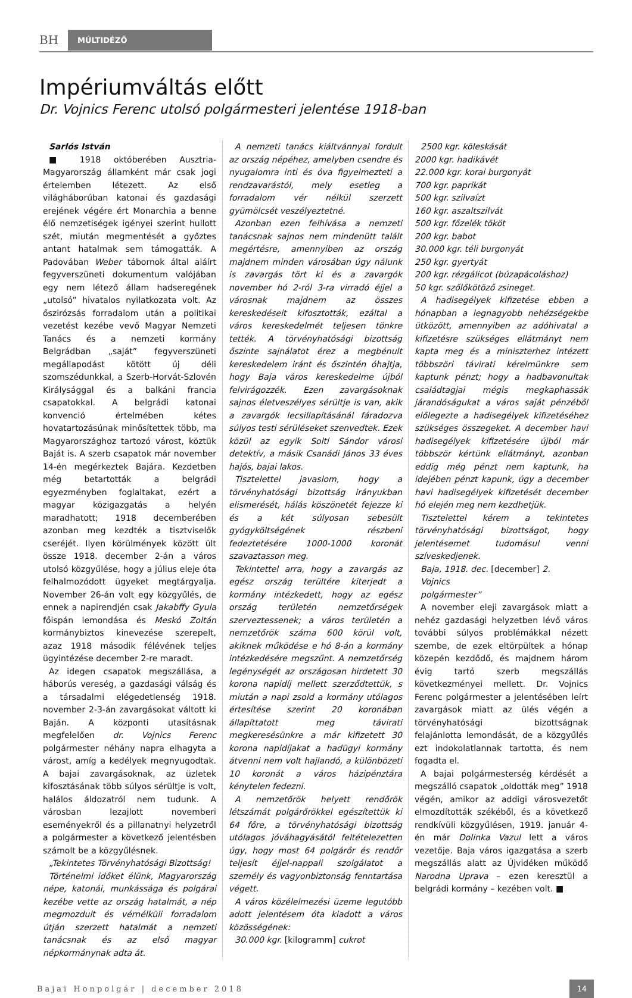BH
MÚLTIDÉZŐ
Impériumváltás előtt
Dr. Vojnics Ferenc utolsó polgármesteri jelentése 1918-ban
Sarlós István
■ 1918 októberében Ausztria-Magyarország államként már csak jogi értelemben létezett. Az első világháborúban katonai és gazdasági erejének végére ért Monarchia a benne élő nemzetiségek igényei szerint hullott szét, miután megmentését a győztes antant hatalmak sem támogatták. A Padovában Weber tábornok által aláírt fegyverszüneti dokumentum valójában egy nem létező állam hadseregének „utolsó” hivatalos nyilatkozata volt. Az őszirózsás forradalom után a politikai vezetést kezébe vevő Magyar Nemzeti Tanács és a nemzeti kormány Belgrádban „saját” fegyverszüneti megállapodást kötött új déli szomszédunkkal, a Szerb-Horvát-Szlovén Királysággal és a balkáni francia csapatokkal. A belgrádi katonai konvenció értelmében kétes hovatartozásúnak minősítettek több, ma Magyarországhoz tartozó várost, köztük Baját is. A szerb csapatok már november 14-én megérkeztek Bajára. Kezdetben még betartották a belgrádi egyezményben foglaltakat, ezért a magyar közigazgatás a helyén maradhatott; 1918 decemberében azonban meg kezdték a tisztviselők cseréjét. Ilyen körülmények között ült össze 1918. december 2-án a város utolsó közgyűlése, hogy a július eleje óta felhalmozódott ügyeket megtárgyalja. November 26-án volt egy közgyűlés, de ennek a napirendjén csak Jakabffy Gyula főispán lemondása és Meskó Zoltán kormánybiztos kinevezése szerepelt, azaz 1918 második félévének teljes ügyintézése december 2-re maradt.
Az idegen csapatok megszállása, a háborús vereség, a gazdasági válság és a társadalmi elégedetlenség 1918. november 2-3-án zavargásokat váltott ki Baján. A központi utasításnak megfelelően dr. Vojnics Ferenc polgármester néhány napra elhagyta a várost, amíg a kedélyek megnyugodtak. A bajai zavargásoknak, az üzletek kifosztásának több súlyos sérültje is volt, halálos áldozatról nem tudunk. A városban lezajlott novemberi eseményekről és a pillanatnyi helyzetről a polgármester a következő jelentésben számolt be a közgyűlésnek.
„Tekintetes Törvényhatósági Bizottság!
Történelmi időket élünk, Magyarország népe, katonái, munkássága és polgárai kezébe vette az ország hatalmát, a nép megmozdult és vérnélküli forradalom útján szerzett hatalmát a nemzeti tanácsnak és az első magyar népkormánynak adta át.
A nemzeti tanács kiáltvánnyal fordult az ország népéhez, amelyben csendre és nyugalomra inti és óva figyelmezteti a rendzavarástól, mely esetleg a forradalom vér nélkül szerzett gyümölcsét veszélyeztetné.
Azonban ezen felhívása a nemzeti tanácsnak sajnos nem mindenütt talált megértésre, amennyiben az ország majdnem minden városában úgy nálunk is zavargás tört ki és a zavargók november hó 2-ról 3-ra virradó éjjel a városnak majdnem az összes kereskedéseit kifosztották, ezáltal a város kereskedelmét teljesen tönkre tették. A törvényhatósági bizottság őszinte sajnálatot érez a megbénult kereskedelem iránt és őszintén óhajtja, hogy Baja város kereskedelme újból felvirágozzék. Ezen zavargásoknak sajnos életveszélyes sérültje is van, akik a zavargók lecsillapításánál fáradozva súlyos testi sérüléseket szenvedtek. Ezek közül az egyik Solti Sándor városi detektív, a másik Csanádi János 33 éves hajós, bajai lakos.
Tisztelettel javaslom, hogy a törvényhatósági bizottság irányukban elismerését, hálás köszönetét fejezze ki és a két súlyosan sebesült gyógyköltségének részbeni fedeztetésére 1000-1000 koronát szavaztasson meg.
Tekintettel arra, hogy a zavargás az egész ország terültére kiterjedt a kormány intézkedett, hogy az egész ország területén nemzetőrségek szerveztessenek; a város területén a nemzetőrök száma 600 körül volt, akiknek működése e hó 8-án a kormány intézkedésére megszűnt. A nemzetőrség legénységét az országosan hirdetett 30 korona napidíj mellett szerződtettük, s miután a napi zsold a kormány utólagos értesítése szerint 20 koronában állapíttatott meg távirati megkeresésünkre a már kifizetett 30 korona napidíjakat a hadügyi kormány átvenni nem volt hajlandó, a különbözeti 10 koronát a város házipénztára kénytelen fedezni.
A nemzetőrök helyett rendőrök létszámát polgárőrökkel egészítettük ki 64 főre, a törvényhatósági bizottság utólagos jóváhagyásától feltételezetten úgy, hogy most 64 polgárőr és rendőr teljesít éjjel-nappali szolgálatot a személy és vagyonbiztonság fenntartása végett.
A város közélelmezési üzeme legutóbb adott jelentésem óta kiadott a város közösségének:
30.000 kgr. [kilogramm] cukrot
2500 kgr. köleskását
2000 kgr. hadikávét
22.000 kgr. korai burgonyát
700 kgr. paprikát
500 kgr. szilvaízt
160 kgr. aszaltszilvát
500 kgr. főzelék tököt
200 kgr. babot
30.000 kgr. téli burgonyát
250 kgr. gyertyát
200 kgr. rézgálicot (búzapácoláshoz)
50 kgr. szőlőkötöző zsineget.
A hadisegélyek kifizetése ebben a hónapban a legnagyobb nehézségekbe ütközött, amennyiben az adóhivatal a kifizetésre szükséges ellátmányt nem kapta meg és a miniszterhez intézett többszöri távirati kérelmünkre sem kaptunk pénzt; hogy a hadbavonultak családtagjai mégis megkaphassák járandóságukat a város saját pénzéből előlegezte a hadisegélyek kifizetéséhez szükséges összegeket. A december havi hadisegélyek kifizetésére újból már többször kértünk ellátmányt, azonban eddig még pénzt nem kaptunk, ha idejében pénzt kapunk, úgy a december havi hadisegélyek kifizetését december hó elején meg nem kezdhetjük.
Tisztelettel kérem a tekintetes törvényhatósági bizottságot, hogy jelentésemet tudomásul venni szíveskedjenek.
Baja, 1918. dec. [december] 2.
Vojnics
polgármester”
A november eleji zavargások miatt a nehéz gazdasági helyzetben lévő város további súlyos problémákkal nézett szembe, de ezek eltörpültek a hónap közepén kezdődő, és majdnem három évig tartó szerb megszállás következményei mellett. Dr. Vojnics Ferenc polgármester a jelentésében leírt zavargások miatt az ülés végén a törvényhatósági bizottságnak felajánlotta lemondását, de a közgyűlés ezt indokolatlannak tartotta, és nem fogadta el.
A bajai polgármesterség kérdését a megszálló csapatok „oldották meg” 1918 végén, amikor az addigi városvezetőt elmozdították székéből, és a következő rendkívüli közgyűlésen, 1919. január 4-én már Dolinka Vazul lett a város vezetője. Baja város igazgatása a szerb megszállás alatt az Újvidéken működő Narodna Uprava – ezen keresztül a belgrádi kormány – kezében volt. ■
Bajai Honpolgár | december 2018 14